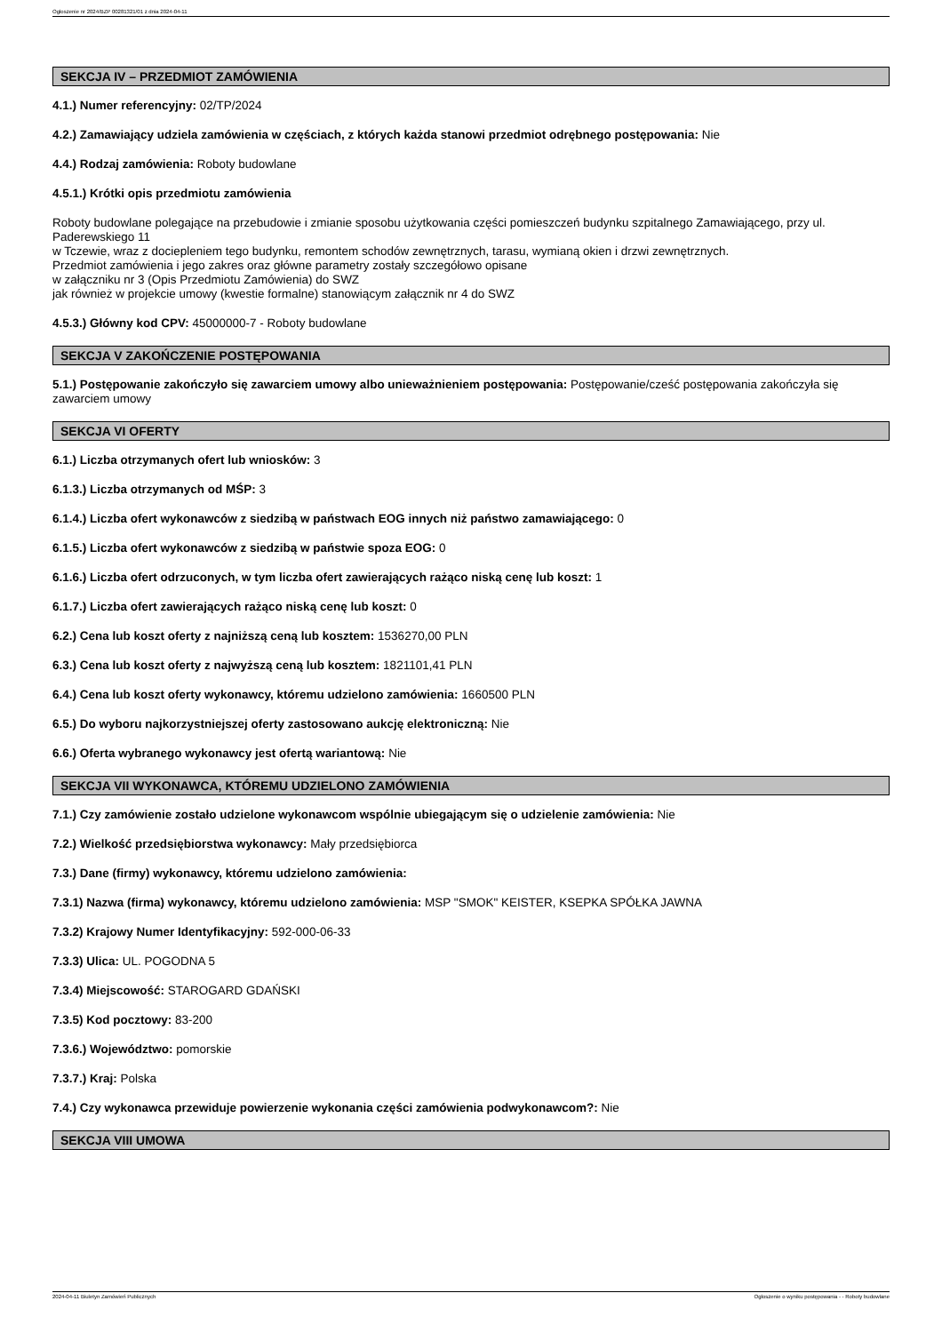Ogłoszenie nr 2024/BZP 00281321/01 z dnia 2024-04-11
SEKCJA IV – PRZEDMIOT ZAMÓWIENIA
4.1.) Numer referencyjny: 02/TP/2024
4.2.) Zamawiający udziela zamówienia w częściach, z których każda stanowi przedmiot odrębnego postępowania: Nie
4.4.) Rodzaj zamówienia: Roboty budowlane
4.5.1.) Krótki opis przedmiotu zamówienia
Roboty budowlane polegające na przebudowie i zmianie sposobu użytkowania części pomieszczeń budynku szpitalnego Zamawiającego, przy ul. Paderewskiego 11
w Tczewie, wraz z dociepleniem tego budynku, remontem schodów zewnętrznych, tarasu, wymianą okien i drzwi zewnętrznych.
Przedmiot zamówienia i jego zakres oraz główne parametry zostały szczegółowo opisane
w załączniku nr 3 (Opis Przedmiotu Zamówienia) do SWZ
jak również w projekcie umowy (kwestie formalne) stanowiącym załącznik nr 4 do SWZ
4.5.3.) Główny kod CPV: 45000000-7 - Roboty budowlane
SEKCJA V ZAKOŃCZENIE POSTĘPOWANIA
5.1.) Postępowanie zakończyło się zawarciem umowy albo unieważnieniem postępowania: Postępowanie/cześć postępowania zakończyła się zawarciem umowy
SEKCJA VI OFERTY
6.1.) Liczba otrzymanych ofert lub wniosków: 3
6.1.3.) Liczba otrzymanych od MŚP: 3
6.1.4.) Liczba ofert wykonawców z siedzibą w państwach EOG innych niż państwo zamawiającego: 0
6.1.5.) Liczba ofert wykonawców z siedzibą w państwie spoza EOG: 0
6.1.6.) Liczba ofert odrzuconych, w tym liczba ofert zawierających rażąco niską cenę lub koszt: 1
6.1.7.) Liczba ofert zawierających rażąco niską cenę lub koszt: 0
6.2.) Cena lub koszt oferty z najniższą ceną lub kosztem: 1536270,00 PLN
6.3.) Cena lub koszt oferty z najwyższą ceną lub kosztem: 1821101,41 PLN
6.4.) Cena lub koszt oferty wykonawcy, któremu udzielono zamówienia: 1660500 PLN
6.5.) Do wyboru najkorzystniejszej oferty zastosowano aukcję elektroniczną: Nie
6.6.) Oferta wybranego wykonawcy jest ofertą wariantową: Nie
SEKCJA VII WYKONAWCA, KTÓREMU UDZIELONO ZAMÓWIENIA
7.1.) Czy zamówienie zostało udzielone wykonawcom wspólnie ubiegającym się o udzielenie zamówienia: Nie
7.2.) Wielkość przedsiębiorstwa wykonawcy: Mały przedsiębiorca
7.3.) Dane (firmy) wykonawcy, któremu udzielono zamówienia:
7.3.1) Nazwa (firma) wykonawcy, któremu udzielono zamówienia: MSP "SMOK" KEISTER, KSEPKA SPÓŁKA JAWNA
7.3.2) Krajowy Numer Identyfikacyjny: 592-000-06-33
7.3.3) Ulica: UL. POGODNA 5
7.3.4) Miejscowość: STAROGARD GDAŃSKI
7.3.5) Kod pocztowy: 83-200
7.3.6.) Województwo: pomorskie
7.3.7.) Kraj: Polska
7.4.) Czy wykonawca przewiduje powierzenie wykonania części zamówienia podwykonawcom?: Nie
SEKCJA VIII UMOWA
2024-04-11 Biuletyn Zamówień Publicznych Ogłoszenie o wyniku postępowania - - Roboty budowlane